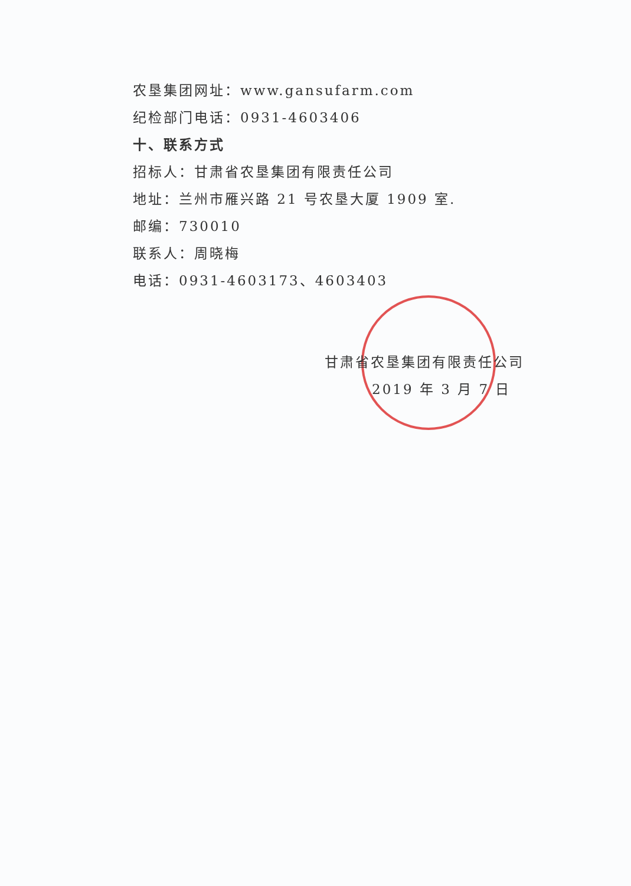农垦集团网址：www.gansufarm.com
纪检部门电话：0931-4603406
十、联系方式
招标人：甘肃省农垦集团有限责任公司
地址：兰州市雁兴路 21 号农垦大厦 1909 室.
邮编：730010
联系人：周晓梅
电话：0931-4603173、4603403
甘肃省农垦集团有限责任公司
2019 年 3 月 7 日